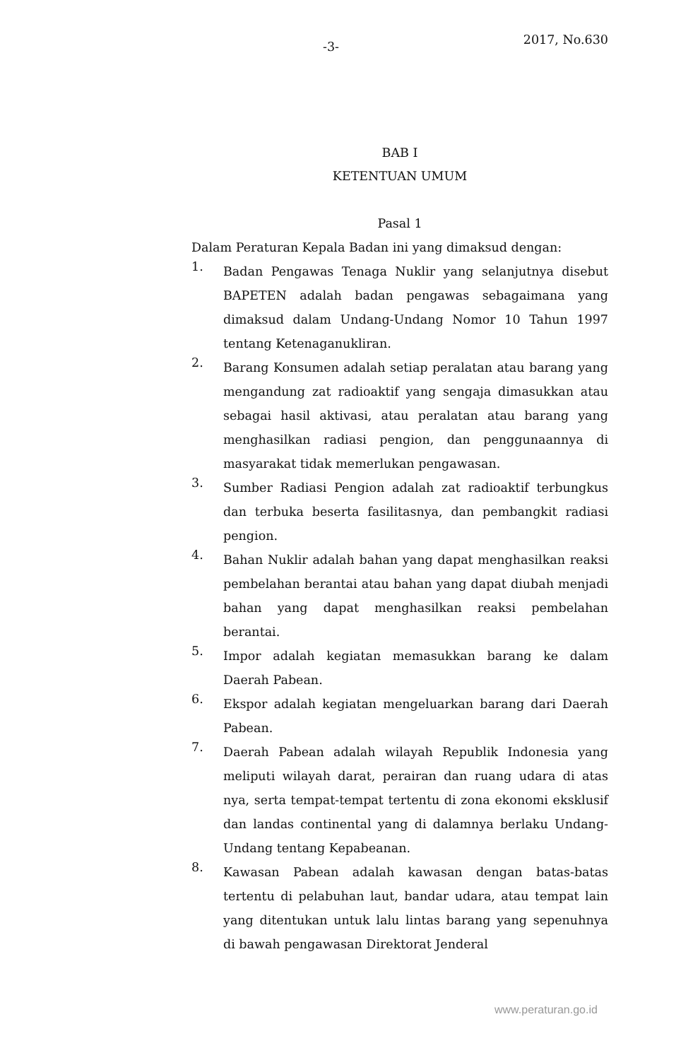-3- 2017, No.630
BAB I
KETENTUAN UMUM
Pasal 1
Dalam Peraturan Kepala Badan ini yang dimaksud dengan:
1.
Badan Pengawas Tenaga Nuklir yang selanjutnya disebut BAPETEN adalah badan pengawas sebagaimana yang dimaksud dalam Undang-Undang Nomor 10 Tahun 1997 tentang Ketenaganukliran.
2.
Barang Konsumen adalah setiap peralatan atau barang yang mengandung zat radioaktif yang sengaja dimasukkan atau sebagai hasil aktivasi, atau peralatan atau barang yang menghasilkan radiasi pengion, dan penggunaannya di masyarakat tidak memerlukan pengawasan.
3.
Sumber Radiasi Pengion adalah zat radioaktif terbungkus dan terbuka beserta fasilitasnya, dan pembangkit radiasi pengion.
4.
Bahan Nuklir adalah bahan yang dapat menghasilkan reaksi pembelahan berantai atau bahan yang dapat diubah menjadi bahan yang dapat menghasilkan reaksi pembelahan berantai.
5.
Impor adalah kegiatan memasukkan barang ke dalam Daerah Pabean.
6.
Ekspor adalah kegiatan mengeluarkan barang dari Daerah Pabean.
7.
Daerah Pabean adalah wilayah Republik Indonesia yang meliputi wilayah darat, perairan dan ruang udara di atas nya, serta tempat-tempat tertentu di zona ekonomi eksklusif dan landas continental yang di dalamnya berlaku Undang-Undang tentang Kepabeanan.
8.
Kawasan Pabean adalah kawasan dengan batas-batas tertentu di pelabuhan laut, bandar udara, atau tempat lain yang ditentukan untuk lalu lintas barang yang sepenuhnya di bawah pengawasan Direktorat Jenderal
www.peraturan.go.id